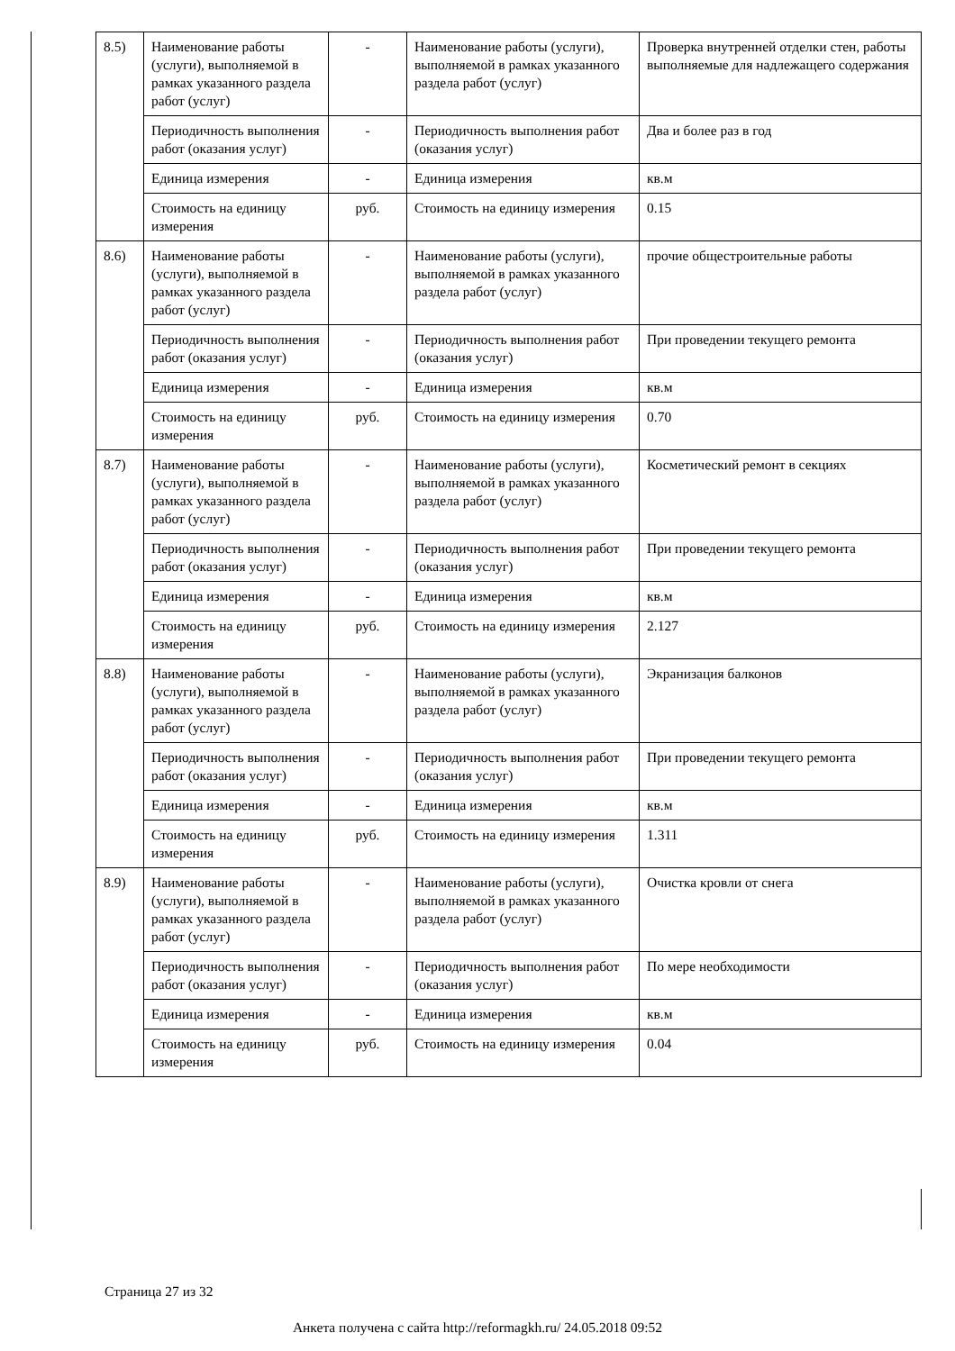| 8.5) | Наименование работы (услуги), выполняемой в рамках указанного раздела работ (услуг) | - | Наименование работы (услуги), выполняемой в рамках указанного раздела работ (услуг) | Проверка внутренней отделки стен, работы выполняемые для надлежащего содержания |
| | Периодичность выполнения работ (оказания услуг) | - | Периодичность выполнения работ (оказания услуг) | Два и более раз в год |
| | Единица измерения | - | Единица измерения | кв.м |
| | Стоимость на единицу измерения | руб. | Стоимость на единицу измерения | 0.15 |
| 8.6) | Наименование работы (услуги), выполняемой в рамках указанного раздела работ (услуг) | - | Наименование работы (услуги), выполняемой в рамках указанного раздела работ (услуг) | прочие общестроительные работы |
| | Периодичность выполнения работ (оказания услуг) | - | Периодичность выполнения работ (оказания услуг) | При проведении текущего ремонта |
| | Единица измерения | - | Единица измерения | кв.м |
| | Стоимость на единицу измерения | руб. | Стоимость на единицу измерения | 0.70 |
| 8.7) | Наименование работы (услуги), выполняемой в рамках указанного раздела работ (услуг) | - | Наименование работы (услуги), выполняемой в рамках указанного раздела работ (услуг) | Косметический ремонт в секциях |
| | Периодичность выполнения работ (оказания услуг) | - | Периодичность выполнения работ (оказания услуг) | При проведении текущего ремонта |
| | Единица измерения | - | Единица измерения | кв.м |
| | Стоимость на единицу измерения | руб. | Стоимость на единицу измерения | 2.127 |
| 8.8) | Наименование работы (услуги), выполняемой в рамках указанного раздела работ (услуг) | - | Наименование работы (услуги), выполняемой в рамках указанного раздела работ (услуг) | Экранизация балконов |
| | Периодичность выполнения работ (оказания услуг) | - | Периодичность выполнения работ (оказания услуг) | При проведении текущего ремонта |
| | Единица измерения | - | Единица измерения | кв.м |
| | Стоимость на единицу измерения | руб. | Стоимость на единицу измерения | 1.311 |
| 8.9) | Наименование работы (услуги), выполняемой в рамках указанного раздела работ (услуг) | - | Наименование работы (услуги), выполняемой в рамках указанного раздела работ (услуг) | Очистка кровли от снега |
| | Периодичность выполнения работ (оказания услуг) | - | Периодичность выполнения работ (оказания услуг) | По мере необходимости |
| | Единица измерения | - | Единица измерения | кв.м |
| | Стоимость на единицу измерения | руб. | Стоимость на единицу измерения | 0.04 |
Страница 27 из 32
Анкета получена с сайта http://reformagkh.ru/ 24.05.2018 09:52